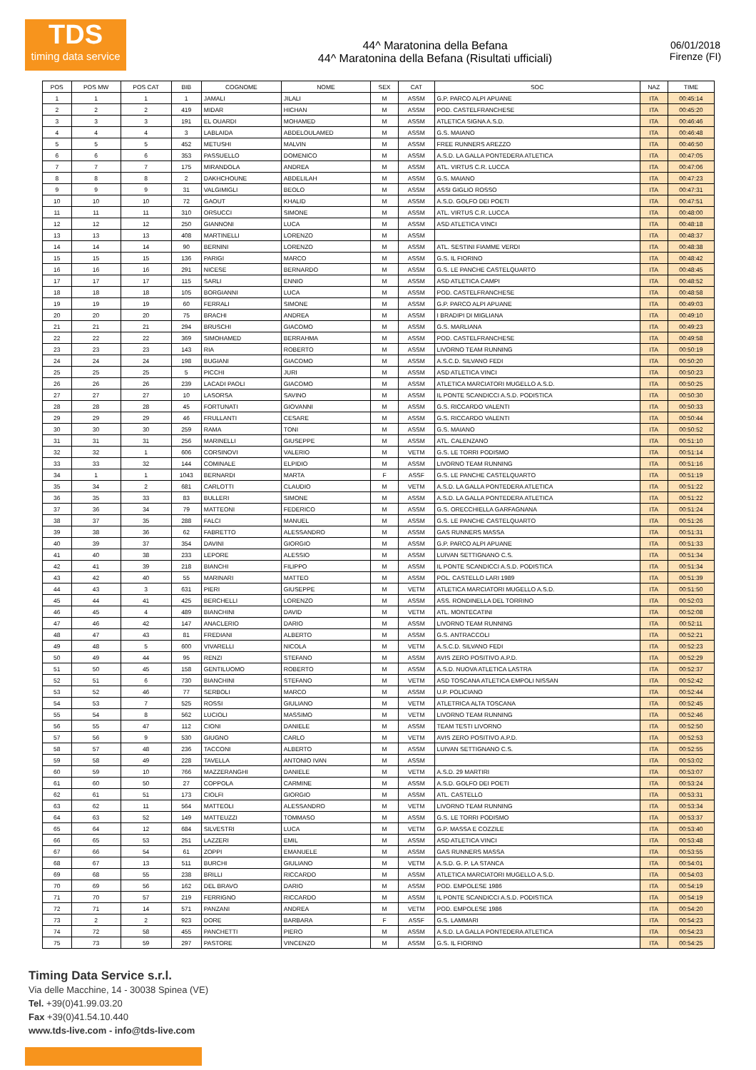TDS
timing data service
44^ Maratonina della Befana
44^ Maratonina della Befana (Risultati ufficiali)
06/01/2018
Firenze (FI)
| POS | POS MW | POS CAT | BIB | COGNOME | NOME | SEX | CAT | SOC | NAZ | TIME |
| --- | --- | --- | --- | --- | --- | --- | --- | --- | --- | --- |
| 1 | 1 | 1 | 1 | JAMALI | JILALI | M | ASSM | G.P. PARCO ALPI APUANE | ITA | 00:45:14 |
| 2 | 2 | 2 | 419 | MIDAR | HICHAN | M | ASSM | POD. CASTELFRANCHESE | ITA | 00:45:20 |
| 3 | 3 | 3 | 191 | EL OUARDI | MOHAMED | M | ASSM | ATLETICA SIGNA A.S.D. | ITA | 00:46:46 |
| 4 | 4 | 4 | 3 | LABLAIDA | ABDELOULAMED | M | ASSM | G.S. MAIANO | ITA | 00:46:48 |
| 5 | 5 | 5 | 452 | METUSHI | MALVIN | M | ASSM | FREE RUNNERS AREZZO | ITA | 00:46:50 |
| 6 | 6 | 6 | 353 | PASSUELLO | DOMENICO | M | ASSM | A.S.D. LA GALLA PONTEDERA ATLETICA | ITA | 00:47:05 |
| 7 | 7 | 7 | 175 | MIRANDOLA | ANDREA | M | ASSM | ATL. VIRTUS C.R. LUCCA | ITA | 00:47:06 |
| 8 | 8 | 8 | 2 | DAKHCHOUNE | ABDELILAH | M | ASSM | G.S. MAIANO | ITA | 00:47:23 |
| 9 | 9 | 9 | 31 | VALGIMIGLI | BEOLO | M | ASSM | ASSI GIGLIO ROSSO | ITA | 00:47:31 |
| 10 | 10 | 10 | 72 | GAOUT | KHALID | M | ASSM | A.S.D. GOLFO DEI POETI | ITA | 00:47:51 |
| 11 | 11 | 11 | 310 | ORSUCCI | SIMONE | M | ASSM | ATL. VIRTUS C.R. LUCCA | ITA | 00:48:00 |
| 12 | 12 | 12 | 250 | GIANNONI | LUCA | M | ASSM | ASD ATLETICA VINCI | ITA | 00:48:18 |
| 13 | 13 | 13 | 408 | MARTINELLI | LORENZO | M | ASSM | | ITA | 00:48:37 |
| 14 | 14 | 14 | 90 | BERNINI | LORENZO | M | ASSM | ATL. SESTINI FIAMME VERDI | ITA | 00:48:38 |
| 15 | 15 | 15 | 136 | PARIGI | MARCO | M | ASSM | G.S. IL FIORINO | ITA | 00:48:42 |
| 16 | 16 | 16 | 291 | NICESE | BERNARDO | M | ASSM | G.S. LE PANCHE CASTELQUARTO | ITA | 00:48:45 |
| 17 | 17 | 17 | 115 | SARLI | ENNIO | M | ASSM | ASD ATLETICA CAMPI | ITA | 00:48:52 |
| 18 | 18 | 18 | 105 | BORGIANNI | LUCA | M | ASSM | POD. CASTELFRANCHESE | ITA | 00:48:58 |
| 19 | 19 | 19 | 60 | FERRALI | SIMONE | M | ASSM | G.P. PARCO ALPI APUANE | ITA | 00:49:03 |
| 20 | 20 | 20 | 75 | BRACHI | ANDREA | M | ASSM | I BRADIPI DI MIGLIANA | ITA | 00:49:10 |
| 21 | 21 | 21 | 294 | BRUSCHI | GIACOMO | M | ASSM | G.S. MARLIANA | ITA | 00:49:23 |
| 22 | 22 | 22 | 369 | SIMOHAMED | BERRAHMA | M | ASSM | POD. CASTELFRANCHESE | ITA | 00:49:58 |
| 23 | 23 | 23 | 143 | RIA | ROBERTO | M | ASSM | LIVORNO TEAM RUNNING | ITA | 00:50:19 |
| 24 | 24 | 24 | 198 | BUGIANI | GIACOMO | M | ASSM | A.S.C.D. SILVANO FEDI | ITA | 00:50:20 |
| 25 | 25 | 25 | 5 | PICCHI | JURI | M | ASSM | ASD ATLETICA VINCI | ITA | 00:50:23 |
| 26 | 26 | 26 | 239 | LACADI PAOLI | GIACOMO | M | ASSM | ATLETICA MARCIATORI MUGELLO A.S.D. | ITA | 00:50:25 |
| 27 | 27 | 27 | 10 | LASORSA | SAVINO | M | ASSM | IL PONTE SCANDICCI A.S.D. PODISTICA | ITA | 00:50:30 |
| 28 | 28 | 28 | 45 | FORTUNATI | GIOVANNI | M | ASSM | G.S. RICCARDO VALENTI | ITA | 00:50:33 |
| 29 | 29 | 29 | 46 | FRULLANTI | CESARE | M | ASSM | G.S. RICCARDO VALENTI | ITA | 00:50:44 |
| 30 | 30 | 30 | 259 | RAMA | TONI | M | ASSM | G.S. MAIANO | ITA | 00:50:52 |
| 31 | 31 | 31 | 256 | MARINELLI | GIUSEPPE | M | ASSM | ATL. CALENZANO | ITA | 00:51:10 |
| 32 | 32 | 1 | 606 | CORSINOVI | VALERIO | M | VETM | G.S. LE TORRI PODISMO | ITA | 00:51:14 |
| 33 | 33 | 32 | 144 | COMINALE | ELPIDIO | M | ASSM | LIVORNO TEAM RUNNING | ITA | 00:51:16 |
| 34 | 1 | 1 | 1043 | BERNARDI | MARTA | F | ASSF | G.S. LE PANCHE CASTELQUARTO | ITA | 00:51:19 |
| 35 | 34 | 2 | 681 | CARLOTTI | CLAUDIO | M | VETM | A.S.D. LA GALLA PONTEDERA ATLETICA | ITA | 00:51:22 |
| 36 | 35 | 33 | 83 | BULLERI | SIMONE | M | ASSM | A.S.D. LA GALLA PONTEDERA ATLETICA | ITA | 00:51:22 |
| 37 | 36 | 34 | 79 | MATTEONI | FEDERICO | M | ASSM | G.S. ORECCHIELLA GARFAGNANA | ITA | 00:51:24 |
| 38 | 37 | 35 | 288 | FALCI | MANUEL | M | ASSM | G.S. LE PANCHE CASTELQUARTO | ITA | 00:51:26 |
| 39 | 38 | 36 | 62 | FABRETTO | ALESSANDRO | M | ASSM | GAS RUNNERS MASSA | ITA | 00:51:31 |
| 40 | 39 | 37 | 354 | DAVINI | GIORGIO | M | ASSM | G.P. PARCO ALPI APUANE | ITA | 00:51:33 |
| 41 | 40 | 38 | 233 | LEPORE | ALESSIO | M | ASSM | LUIVAN SETTIGNANO C.S. | ITA | 00:51:34 |
| 42 | 41 | 39 | 218 | BIANCHI | FILIPPO | M | ASSM | IL PONTE SCANDICCI A.S.D. PODISTICA | ITA | 00:51:34 |
| 43 | 42 | 40 | 55 | MARINARI | MATTEO | M | ASSM | POL. CASTELLO LARI 1989 | ITA | 00:51:39 |
| 44 | 43 | 3 | 631 | PIERI | GIUSEPPE | M | VETM | ATLETICA MARCIATORI MUGELLO A.S.D. | ITA | 00:51:50 |
| 45 | 44 | 41 | 425 | BERCHELLI | LORENZO | M | ASSM | ASS. RONDINELLA DEL TORRINO | ITA | 00:52:03 |
| 46 | 45 | 4 | 489 | BIANCHINI | DAVID | M | VETM | ATL. MONTECATINI | ITA | 00:52:08 |
| 47 | 46 | 42 | 147 | ANACLERIO | DARIO | M | ASSM | LIVORNO TEAM RUNNING | ITA | 00:52:11 |
| 48 | 47 | 43 | 81 | FREDIANI | ALBERTO | M | ASSM | G.S. ANTRACCOLI | ITA | 00:52:21 |
| 49 | 48 | 5 | 600 | VIVARELLI | NICOLA | M | VETM | A.S.C.D. SILVANO FEDI | ITA | 00:52:23 |
| 50 | 49 | 44 | 95 | RENZI | STEFANO | M | ASSM | AVIS ZERO POSITIVO A.P.D. | ITA | 00:52:29 |
| 51 | 50 | 45 | 158 | GENTILUOMO | ROBERTO | M | ASSM | A.S.D. NUOVA ATLETICA LASTRA | ITA | 00:52:37 |
| 52 | 51 | 6 | 730 | BIANCHINI | STEFANO | M | VETM | ASD TOSCANA ATLETICA EMPOLI NISSAN | ITA | 00:52:42 |
| 53 | 52 | 46 | 77 | SERBOLI | MARCO | M | ASSM | U.P. POLICIANO | ITA | 00:52:44 |
| 54 | 53 | 7 | 525 | ROSSI | GIULIANO | M | VETM | ATLETRICA ALTA TOSCANA | ITA | 00:52:45 |
| 55 | 54 | 8 | 562 | LUCIOLI | MASSIMO | M | VETM | LIVORNO TEAM RUNNING | ITA | 00:52:46 |
| 56 | 55 | 47 | 112 | CIONI | DANIELE | M | ASSM | TEAM TESTI LIVORNO | ITA | 00:52:50 |
| 57 | 56 | 9 | 530 | GIUGNO | CARLO | M | VETM | AVIS ZERO POSITIVO A.P.D. | ITA | 00:52:53 |
| 58 | 57 | 48 | 236 | TACCONI | ALBERTO | M | ASSM | LUIVAN SETTIGNANO C.S. | ITA | 00:52:55 |
| 59 | 58 | 49 | 228 | TAVELLA | ANTONIO IVAN | M | ASSM | | ITA | 00:53:02 |
| 60 | 59 | 10 | 766 | MAZZERANGHI | DANIELE | M | VETM | A.S.D. 29 MARTIRI | ITA | 00:53:07 |
| 61 | 60 | 50 | 27 | COPPOLA | CARMINE | M | ASSM | A.S.D. GOLFO DEI POETI | ITA | 00:53:24 |
| 62 | 61 | 51 | 173 | CIOLFI | GIORGIO | M | ASSM | ATL. CASTELLO | ITA | 00:53:31 |
| 63 | 62 | 11 | 564 | MATTEOLI | ALESSANDRO | M | VETM | LIVORNO TEAM RUNNING | ITA | 00:53:34 |
| 64 | 63 | 52 | 149 | MATTEUZZI | TOMMASO | M | ASSM | G.S. LE TORRI PODISMO | ITA | 00:53:37 |
| 65 | 64 | 12 | 684 | SILVESTRI | LUCA | M | VETM | G.P. MASSA E COZZILE | ITA | 00:53:40 |
| 66 | 65 | 53 | 251 | LAZZERI | EMIL | M | ASSM | ASD ATLETICA VINCI | ITA | 00:53:48 |
| 67 | 66 | 54 | 61 | ZOPPI | EMANUELE | M | ASSM | GAS RUNNERS MASSA | ITA | 00:53:55 |
| 68 | 67 | 13 | 511 | BURCHI | GIULIANO | M | VETM | A.S.D. G. P. LA STANCA | ITA | 00:54:01 |
| 69 | 68 | 55 | 238 | BRILLI | RICCARDO | M | ASSM | ATLETICA MARCIATORI MUGELLO A.S.D. | ITA | 00:54:03 |
| 70 | 69 | 56 | 162 | DEL BRAVO | DARIO | M | ASSM | POD. EMPOLESE 1986 | ITA | 00:54:19 |
| 71 | 70 | 57 | 219 | FERRIGNO | RICCARDO | M | ASSM | IL PONTE SCANDICCI A.S.D. PODISTICA | ITA | 00:54:19 |
| 72 | 71 | 14 | 571 | PANZANI | ANDREA | M | VETM | POD. EMPOLESE 1986 | ITA | 00:54:20 |
| 73 | 2 | 2 | 923 | DORE | BARBARA | F | ASSF | G.S. LAMMARI | ITA | 00:54:23 |
| 74 | 72 | 58 | 455 | PANCHETTI | PIERO | M | ASSM | A.S.D. LA GALLA PONTEDERA ATLETICA | ITA | 00:54:23 |
| 75 | 73 | 59 | 297 | PASTORE | VINCENZO | M | ASSM | G.S. IL FIORINO | ITA | 00:54:25 |
Timing Data Service s.r.l.
Via delle Macchine, 14 - 30038 Spinea (VE)
Tel. +39(0)41.99.03.20
Fax +39(0)41.54.10.440
www.tds-live.com - info@tds-live.com